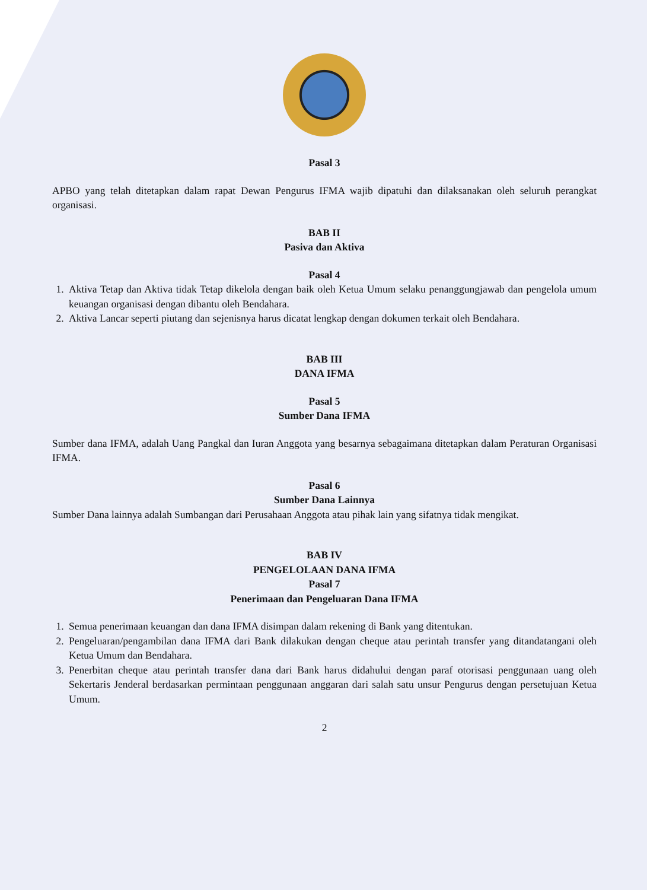Pasal 3
APBO yang telah ditetapkan dalam rapat Dewan Pengurus IFMA wajib dipatuhi dan dilaksanakan oleh seluruh perangkat organisasi.
BAB II
Pasiva dan Aktiva
Pasal 4
1. Aktiva Tetap dan Aktiva tidak Tetap dikelola dengan baik oleh Ketua Umum selaku penanggungjawab dan pengelola umum keuangan organisasi dengan dibantu oleh Bendahara.
2. Aktiva Lancar seperti piutang dan sejenisnya harus dicatat lengkap dengan dokumen terkait oleh Bendahara.
BAB III
DANA IFMA
Pasal 5
Sumber Dana IFMA
Sumber dana IFMA, adalah Uang Pangkal dan Iuran Anggota yang besarnya sebagaimana ditetapkan dalam Peraturan Organisasi IFMA.
Pasal 6
Sumber Dana Lainnya
Sumber Dana lainnya adalah Sumbangan dari Perusahaan Anggota atau pihak lain yang sifatnya tidak mengikat.
BAB IV
PENGELOLAAN DANA IFMA
Pasal 7
Penerimaan dan Pengeluaran Dana IFMA
1. Semua penerimaan keuangan dan dana IFMA disimpan dalam rekening di Bank yang ditentukan.
2. Pengeluaran/pengambilan dana IFMA dari Bank dilakukan dengan cheque atau perintah transfer yang ditandatangani oleh Ketua Umum dan Bendahara.
3. Penerbitan cheque atau perintah transfer dana dari Bank harus didahului dengan paraf otorisasi penggunaan uang oleh Sekertaris Jenderal berdasarkan permintaan penggunaan anggaran dari salah satu unsur Pengurus dengan persetujuan Ketua Umum.
2